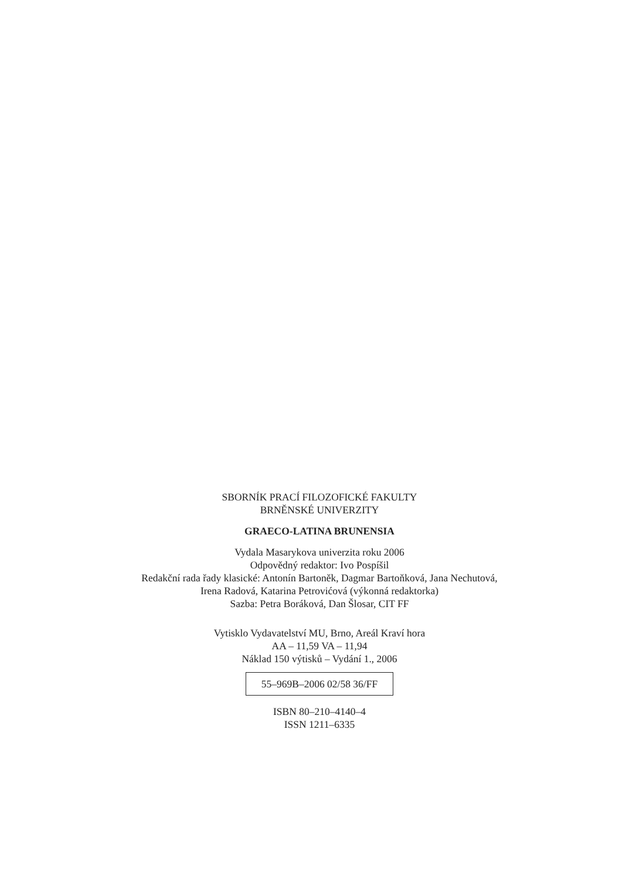SBORNÍK PRACÍ FILOZOFICKÉ FAKULTY
BRNĚNSKÉ UNIVERZITY
GRAECO-LATINA BRUNENSIA
Vydala Masarykova univerzita roku 2006
Odpovědný redaktor: Ivo Pospíšil
Redakční rada řady klasické: Antonín Bartoněk, Dagmar Bartoňková, Jana Nechutová,
Irena Radová, Katarina Petrovićová (výkonná redaktorka)
Sazba: Petra Boráková, Dan Šlosar, CIT FF
Vytisklo Vydavatelství MU, Brno, Areál Kraví hora
AA – 11,59 VA – 11,94
Náklad 150 výtisků – Vydání 1., 2006
55–969B–2006 02/58 36/FF
ISBN 80–210–4140–4
ISSN 1211–6335